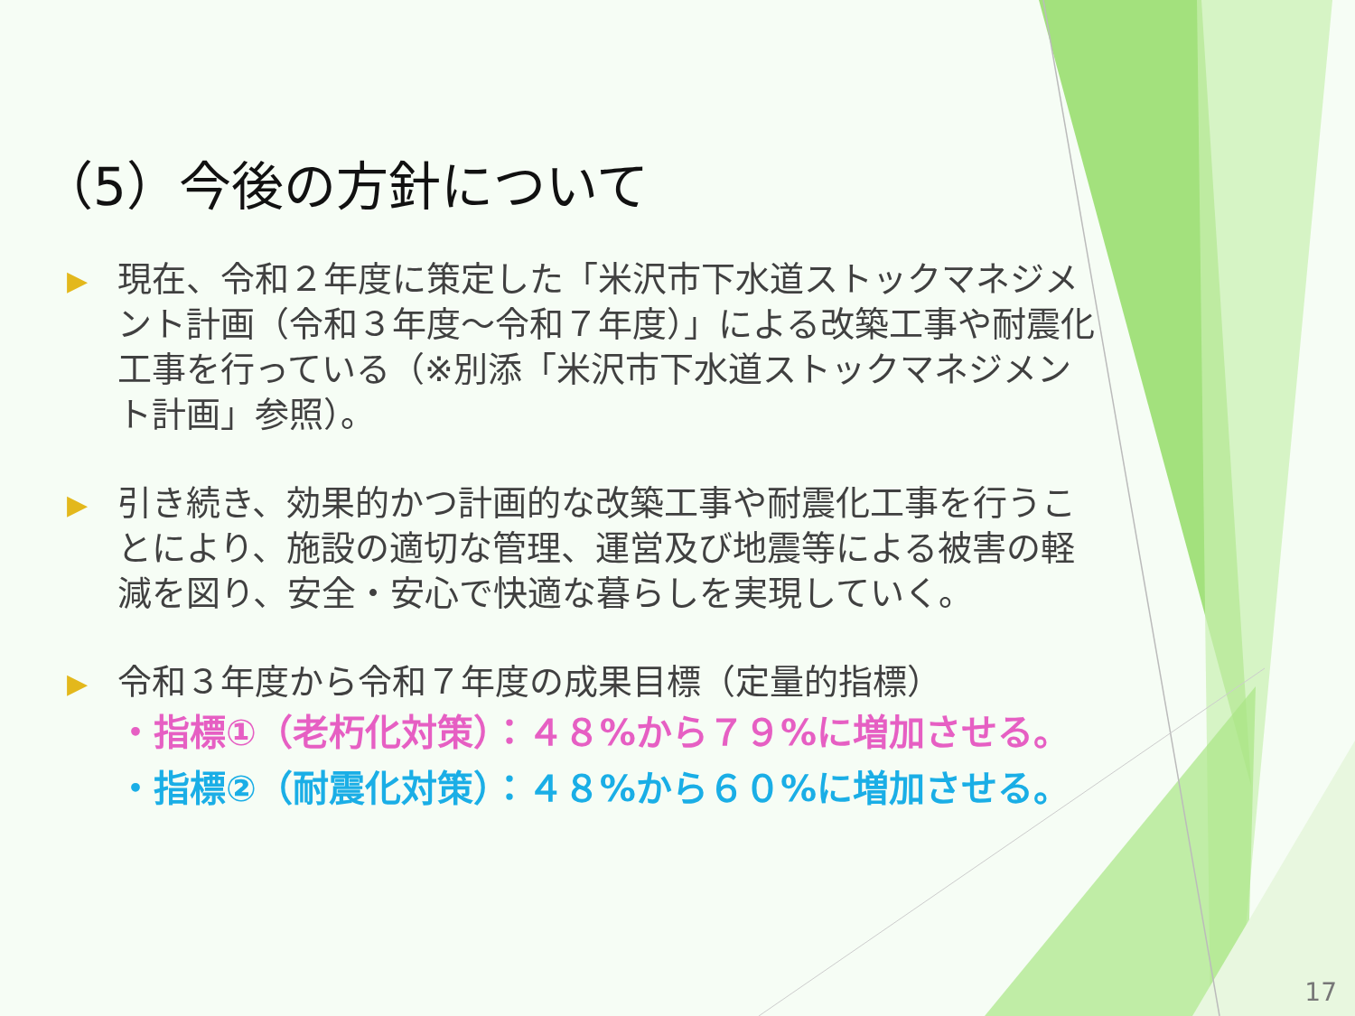（5）今後の方針について
▶ 現在、令和２年度に策定した「米沢市下水道ストックマネジメント計画（令和３年度～令和７年度）」による改築工事や耐震化工事を行っている（※別添「米沢市下水道ストックマネジメント計画」参照）。
▶ 引き続き、効果的かつ計画的な改築工事や耐震化工事を行うことにより、施設の適切な管理、運営及び地震等による被害の軽減を図り、安全・安心で快適な暮らしを実現していく。
▶ 令和３年度から令和７年度の成果目標（定量的指標）
・指標①（老朽化対策）：４８%から７９%に増加させる。
・指標②（耐震化対策）：４８%から６０%に増加させる。
17